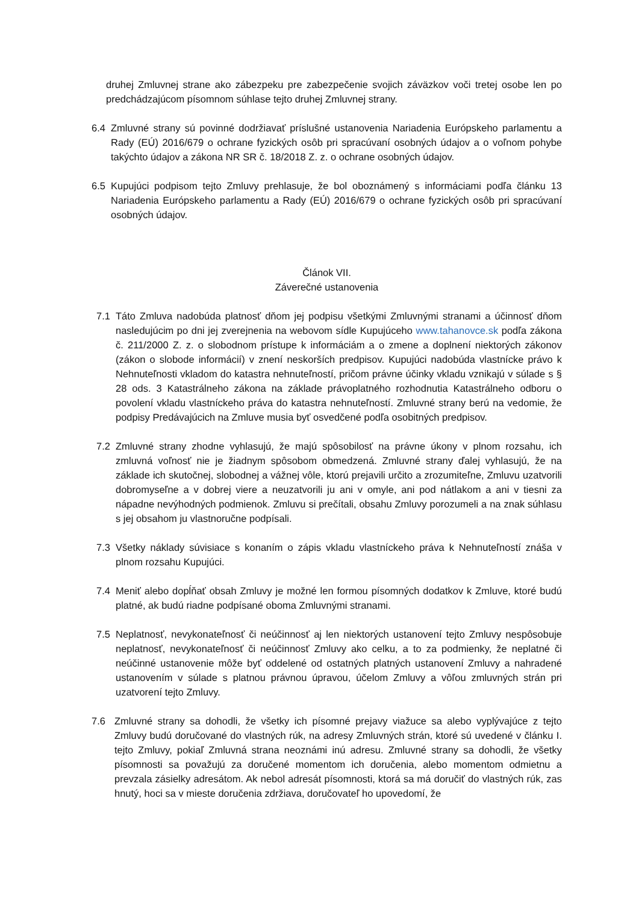druhej Zmluvnej strane ako zábezpeku pre zabezpečenie svojich záväzkov voči tretej osobe len po predchádzajúcom písomnom súhlase tejto druhej Zmluvnej strany.
6.4 Zmluvné strany sú povinné dodržiavať príslušné ustanovenia Nariadenia Európskeho parlamentu a Rady (EÚ) 2016/679 o ochrane fyzických osôb pri spracúvaní osobných údajov a o voľnom pohybe takýchto údajov a zákona NR SR č. 18/2018 Z. z. o ochrane osobných údajov.
6.5 Kupujúci podpisom tejto Zmluvy prehlasuje, že bol oboznámený s informáciami podľa článku 13 Nariadenia Európskeho parlamentu a Rady (EÚ) 2016/679 o ochrane fyzických osôb pri spracúvaní osobných údajov.
Článok VII.
Záverečné ustanovenia
7.1 Táto Zmluva nadobúda platnosť dňom jej podpisu všetkými Zmluvnými stranami a účinnosť dňom nasledujúcim po dni jej zverejnenia na webovom sídle Kupujúceho www.tahanovce.sk podľa zákona č. 211/2000 Z. z. o slobodnom prístupe k informáciám a o zmene a doplnení niektorých zákonov (zákon o slobode informácií) v znení neskorších predpisov. Kupujúci nadobúda vlastnícke právo k Nehnuteľnosti vkladom do katastra nehnuteľností, pričom právne účinky vkladu vznikajú v súlade s § 28 ods. 3 Katastrálneho zákona na základe právoplatného rozhodnutia Katastrálneho odboru o povolení vkladu vlastníckeho práva do katastra nehnuteľností. Zmluvné strany berú na vedomie, že podpisy Predávajúcich na Zmluve musia byť osvedčené podľa osobitných predpisov.
7.2 Zmluvné strany zhodne vyhlasujú, že majú spôsobilosť na právne úkony v plnom rozsahu, ich zmluvná voľnosť nie je žiadnym spôsobom obmedzená. Zmluvné strany ďalej vyhlasujú, že na základe ich skutočnej, slobodnej a vážnej vôle, ktorú prejavili určito a zrozumiteľne, Zmluvu uzatvorili dobromyseľne a v dobrej viere a neuzatvorili ju ani v omyle, ani pod nátlakom a ani v tiesni za nápadne nevýhodných podmienok. Zmluvu si prečítali, obsahu Zmluvy porozumeli a na znak súhlasu s jej obsahom ju vlastnoručne podpísali.
7.3 Všetky náklady súvisiace s konaním o zápis vkladu vlastníckeho práva k Nehnuteľností znáša v plnom rozsahu Kupujúci.
7.4 Meniť alebo dopĺňať obsah Zmluvy je možné len formou písomných dodatkov k Zmluve, ktoré budú platné, ak budú riadne podpísané oboma Zmluvnými stranami.
7.5 Neplatnosť, nevykonateľnosť či neúčinnosť aj len niektorých ustanovení tejto Zmluvy nespôsobuje neplatnosť, nevykonateľnosť či neúčinnosť Zmluvy ako celku, a to za podmienky, že neplatné či neúčinné ustanovenie môže byť oddelené od ostatných platných ustanovení Zmluvy a nahradené ustanovením v súlade s platnou právnou úpravou, účelom Zmluvy a vôľou zmluvných strán pri uzatvorení tejto Zmluvy.
7.6 Zmluvné strany sa dohodli, že všetky ich písomné prejavy viažuce sa alebo vyplývajúce z tejto Zmluvy budú doručované do vlastných rúk, na adresy Zmluvných strán, ktoré sú uvedené v článku I. tejto Zmluvy, pokiaľ Zmluvná strana neoznámi inú adresu. Zmluvné strany sa dohodli, že všetky písomnosti sa považujú za doručené momentom ich doručenia, alebo momentom odmietnu a prevzala zásielky adresátom. Ak nebol adresát písomnosti, ktorá sa má doručiť do vlastných rúk, zas hnutý, hoci sa v mieste doručenia zdržiava, doručovateľ ho upovedomí, že